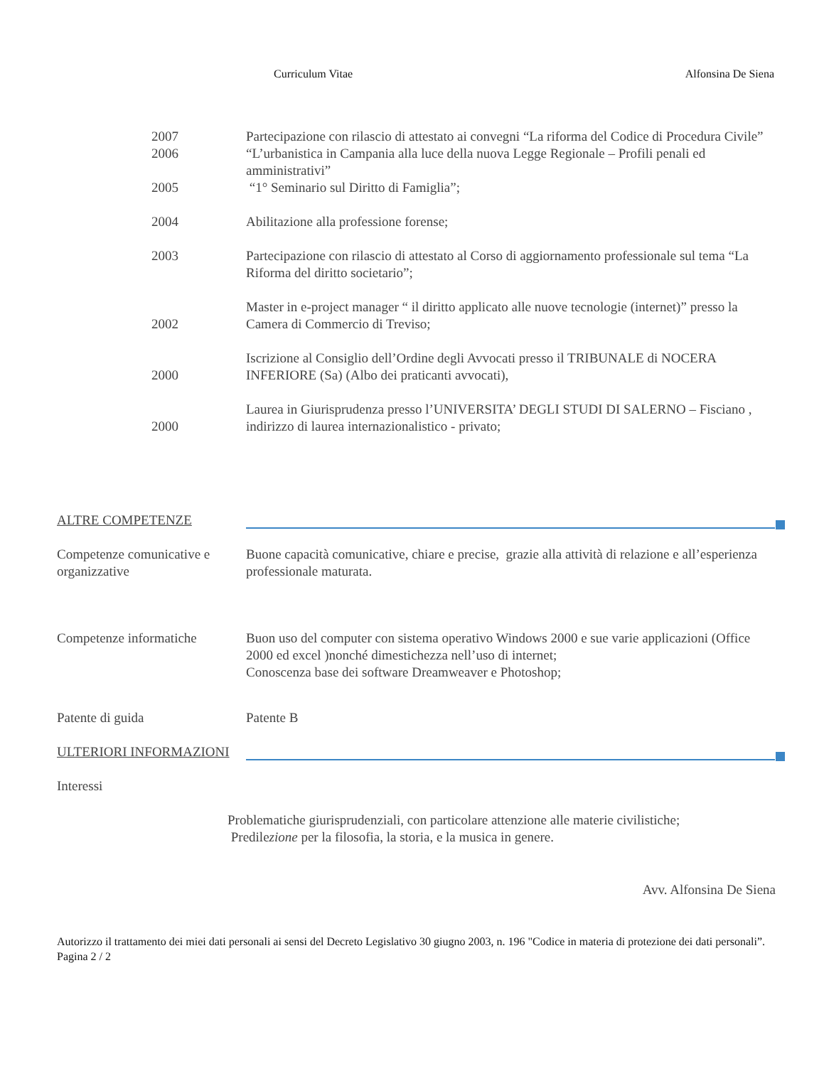Curriculum Vitae Alfonsina De Siena
2007 Partecipazione con rilascio di attestato ai convegni “La riforma del Codice di Procedura Civile”
2006 “L’urbanistica in Campania alla luce della nuova Legge Regionale – Profili penali ed amministrativi”
2005 “1° Seminario sul Diritto di Famiglia”;
2004 Abilitazione alla professione forense;
2003 Partecipazione con rilascio di attestato al Corso di aggiornamento professionale sul tema “La Riforma del diritto societario”;
2002
Master in e-project manager “ il diritto applicato alle nuove tecnologie (internet)” presso la Camera di Commercio di Treviso;
2000
Iscrizione al Consiglio dell’Ordine degli Avvocati presso il TRIBUNALE di NOCERA INFERIORE (Sa) (Albo dei praticanti avvocati),
2000
Laurea in Giurisprudenza presso l’UNIVERSITA’ DEGLI STUDI DI SALERNO – Fisciano , indirizzo di laurea internazionalistico - privato;
ALTRE COMPETENZE
Competenze comunicative e organizzative
Buone capacità comunicative, chiare e precise, grazie alla attività di relazione e all’esperienza professionale maturata.
Competenze informatiche Buon uso del computer con sistema operativo Windows 2000 e sue varie applicazioni (Office 2000 ed excel )nonché dimestichezza nell’uso di internet;
Conoscenza base dei software Dreamweaver e Photoshop;
Patente di guida Patente B
ULTERIORI INFORMAZIONI
Interessi
Problematiche giurisprudenziali, con particolare attenzione alle materie civilistiche;
Predilezione per la filosofia, la storia, e la musica in genere.
Avv. Alfonsina De Siena
Autorizzo il trattamento dei miei dati personali ai sensi del Decreto Legislativo 30 giugno 2003, n. 196 "Codice in materia di protezione dei dati personali”.
Pagina 2 / 2